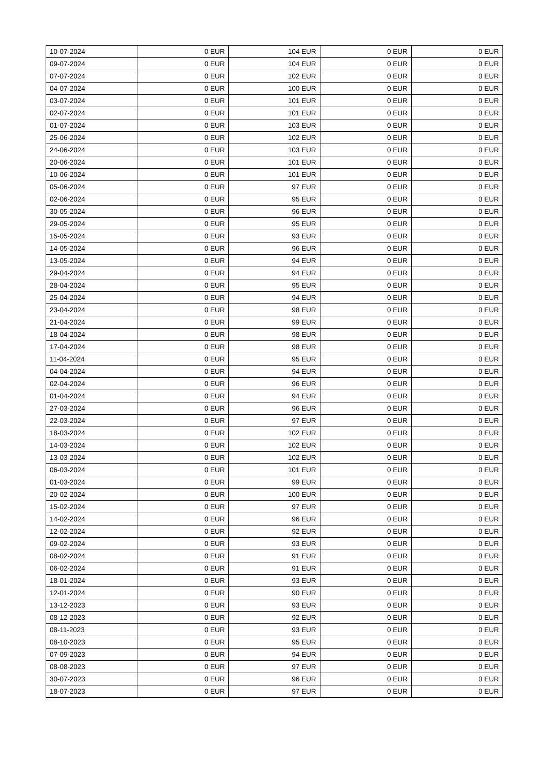| 10-07-2024 | 0 EUR | 104 EUR | 0 EUR | 0 EUR |
| 09-07-2024 | 0 EUR | 104 EUR | 0 EUR | 0 EUR |
| 07-07-2024 | 0 EUR | 102 EUR | 0 EUR | 0 EUR |
| 04-07-2024 | 0 EUR | 100 EUR | 0 EUR | 0 EUR |
| 03-07-2024 | 0 EUR | 101 EUR | 0 EUR | 0 EUR |
| 02-07-2024 | 0 EUR | 101 EUR | 0 EUR | 0 EUR |
| 01-07-2024 | 0 EUR | 103 EUR | 0 EUR | 0 EUR |
| 25-06-2024 | 0 EUR | 102 EUR | 0 EUR | 0 EUR |
| 24-06-2024 | 0 EUR | 103 EUR | 0 EUR | 0 EUR |
| 20-06-2024 | 0 EUR | 101 EUR | 0 EUR | 0 EUR |
| 10-06-2024 | 0 EUR | 101 EUR | 0 EUR | 0 EUR |
| 05-06-2024 | 0 EUR | 97 EUR | 0 EUR | 0 EUR |
| 02-06-2024 | 0 EUR | 95 EUR | 0 EUR | 0 EUR |
| 30-05-2024 | 0 EUR | 96 EUR | 0 EUR | 0 EUR |
| 29-05-2024 | 0 EUR | 95 EUR | 0 EUR | 0 EUR |
| 15-05-2024 | 0 EUR | 93 EUR | 0 EUR | 0 EUR |
| 14-05-2024 | 0 EUR | 96 EUR | 0 EUR | 0 EUR |
| 13-05-2024 | 0 EUR | 94 EUR | 0 EUR | 0 EUR |
| 29-04-2024 | 0 EUR | 94 EUR | 0 EUR | 0 EUR |
| 28-04-2024 | 0 EUR | 95 EUR | 0 EUR | 0 EUR |
| 25-04-2024 | 0 EUR | 94 EUR | 0 EUR | 0 EUR |
| 23-04-2024 | 0 EUR | 98 EUR | 0 EUR | 0 EUR |
| 21-04-2024 | 0 EUR | 99 EUR | 0 EUR | 0 EUR |
| 18-04-2024 | 0 EUR | 98 EUR | 0 EUR | 0 EUR |
| 17-04-2024 | 0 EUR | 98 EUR | 0 EUR | 0 EUR |
| 11-04-2024 | 0 EUR | 95 EUR | 0 EUR | 0 EUR |
| 04-04-2024 | 0 EUR | 94 EUR | 0 EUR | 0 EUR |
| 02-04-2024 | 0 EUR | 96 EUR | 0 EUR | 0 EUR |
| 01-04-2024 | 0 EUR | 94 EUR | 0 EUR | 0 EUR |
| 27-03-2024 | 0 EUR | 96 EUR | 0 EUR | 0 EUR |
| 22-03-2024 | 0 EUR | 97 EUR | 0 EUR | 0 EUR |
| 18-03-2024 | 0 EUR | 102 EUR | 0 EUR | 0 EUR |
| 14-03-2024 | 0 EUR | 102 EUR | 0 EUR | 0 EUR |
| 13-03-2024 | 0 EUR | 102 EUR | 0 EUR | 0 EUR |
| 06-03-2024 | 0 EUR | 101 EUR | 0 EUR | 0 EUR |
| 01-03-2024 | 0 EUR | 99 EUR | 0 EUR | 0 EUR |
| 20-02-2024 | 0 EUR | 100 EUR | 0 EUR | 0 EUR |
| 15-02-2024 | 0 EUR | 97 EUR | 0 EUR | 0 EUR |
| 14-02-2024 | 0 EUR | 96 EUR | 0 EUR | 0 EUR |
| 12-02-2024 | 0 EUR | 92 EUR | 0 EUR | 0 EUR |
| 09-02-2024 | 0 EUR | 93 EUR | 0 EUR | 0 EUR |
| 08-02-2024 | 0 EUR | 91 EUR | 0 EUR | 0 EUR |
| 06-02-2024 | 0 EUR | 91 EUR | 0 EUR | 0 EUR |
| 18-01-2024 | 0 EUR | 93 EUR | 0 EUR | 0 EUR |
| 12-01-2024 | 0 EUR | 90 EUR | 0 EUR | 0 EUR |
| 13-12-2023 | 0 EUR | 93 EUR | 0 EUR | 0 EUR |
| 08-12-2023 | 0 EUR | 92 EUR | 0 EUR | 0 EUR |
| 08-11-2023 | 0 EUR | 93 EUR | 0 EUR | 0 EUR |
| 08-10-2023 | 0 EUR | 95 EUR | 0 EUR | 0 EUR |
| 07-09-2023 | 0 EUR | 94 EUR | 0 EUR | 0 EUR |
| 08-08-2023 | 0 EUR | 97 EUR | 0 EUR | 0 EUR |
| 30-07-2023 | 0 EUR | 96 EUR | 0 EUR | 0 EUR |
| 18-07-2023 | 0 EUR | 97 EUR | 0 EUR | 0 EUR |